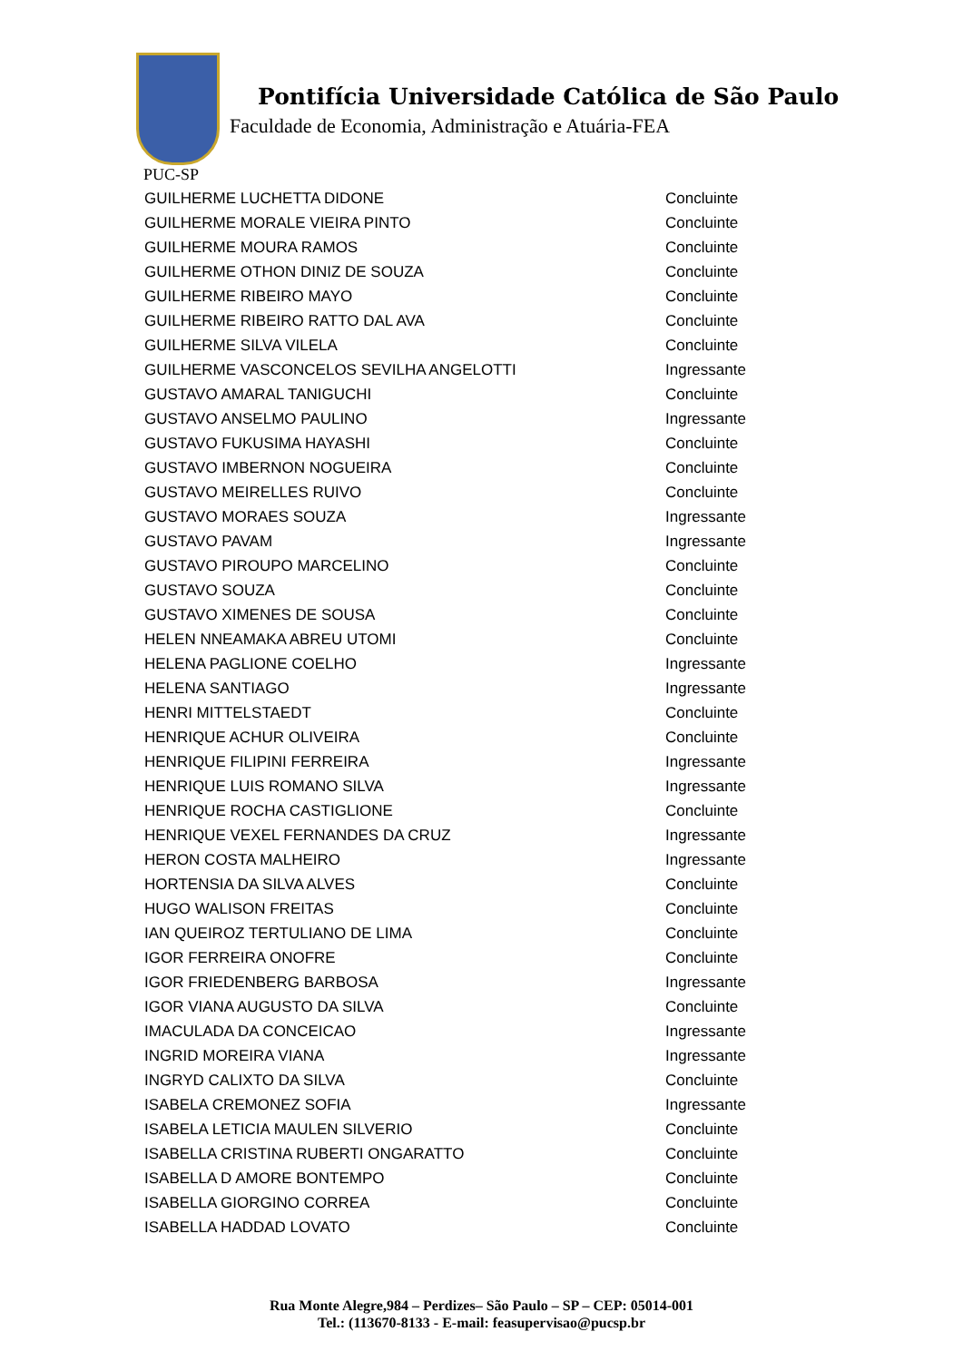Pontifícia Universidade Católica de São Paulo
Faculdade de Economia, Administração e Atuária-FEA
PUC-SP
| GUILHERME LUCHETTA DIDONE | Concluinte |
| GUILHERME MORALE VIEIRA PINTO | Concluinte |
| GUILHERME MOURA RAMOS | Concluinte |
| GUILHERME OTHON DINIZ DE SOUZA | Concluinte |
| GUILHERME RIBEIRO MAYO | Concluinte |
| GUILHERME RIBEIRO RATTO DAL AVA | Concluinte |
| GUILHERME SILVA VILELA | Concluinte |
| GUILHERME VASCONCELOS SEVILHA ANGELOTTI | Ingressante |
| GUSTAVO AMARAL TANIGUCHI | Concluinte |
| GUSTAVO ANSELMO PAULINO | Ingressante |
| GUSTAVO FUKUSIMA HAYASHI | Concluinte |
| GUSTAVO IMBERNON NOGUEIRA | Concluinte |
| GUSTAVO MEIRELLES RUIVO | Concluinte |
| GUSTAVO MORAES SOUZA | Ingressante |
| GUSTAVO PAVAM | Ingressante |
| GUSTAVO PIROUPO MARCELINO | Concluinte |
| GUSTAVO SOUZA | Concluinte |
| GUSTAVO XIMENES DE SOUSA | Concluinte |
| HELEN NNEAMAKA ABREU UTOMI | Concluinte |
| HELENA PAGLIONE COELHO | Ingressante |
| HELENA SANTIAGO | Ingressante |
| HENRI MITTELSTAEDT | Concluinte |
| HENRIQUE ACHUR OLIVEIRA | Concluinte |
| HENRIQUE FILIPINI FERREIRA | Ingressante |
| HENRIQUE LUIS ROMANO SILVA | Ingressante |
| HENRIQUE ROCHA CASTIGLIONE | Concluinte |
| HENRIQUE VEXEL FERNANDES DA CRUZ | Ingressante |
| HERON COSTA MALHEIRO | Ingressante |
| HORTENSIA DA SILVA ALVES | Concluinte |
| HUGO WALISON FREITAS | Concluinte |
| IAN QUEIROZ TERTULIANO DE LIMA | Concluinte |
| IGOR FERREIRA ONOFRE | Concluinte |
| IGOR FRIEDENBERG BARBOSA | Ingressante |
| IGOR VIANA AUGUSTO DA SILVA | Concluinte |
| IMACULADA DA CONCEICAO | Ingressante |
| INGRID MOREIRA VIANA | Ingressante |
| INGRYD CALIXTO DA SILVA | Concluinte |
| ISABELA CREMONEZ SOFIA | Ingressante |
| ISABELA LETICIA MAULEN SILVERIO | Concluinte |
| ISABELLA CRISTINA RUBERTI ONGARATTO | Concluinte |
| ISABELLA D AMORE BONTEMPO | Concluinte |
| ISABELLA GIORGINO CORREA | Concluinte |
| ISABELLA HADDAD LOVATO | Concluinte |
Rua Monte Alegre,984 – Perdizes– São Paulo – SP – CEP: 05014-001
Tel.: (113670-8133 - E-mail: feasupervisao@pucsp.br